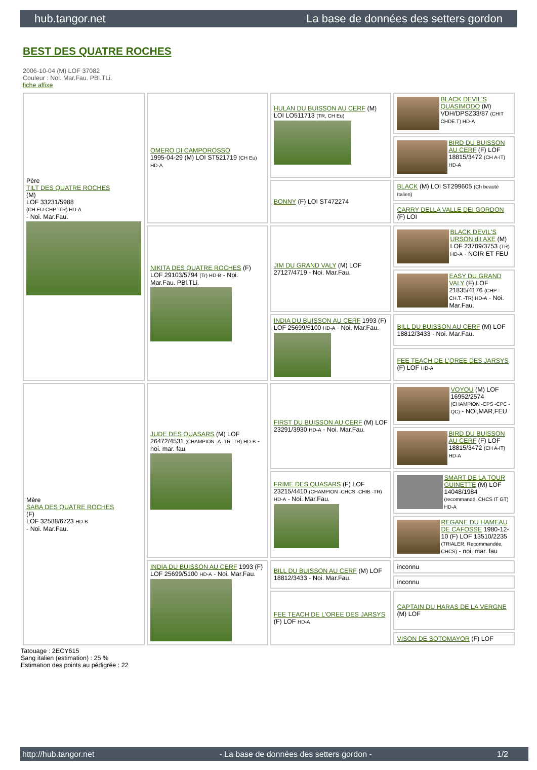hub.tangor.net La base de données des setters gordon
BEST DES QUATRE ROCHES
2006-10-04 (M) LOF 37082
Couleur : Noi. Mar.Fau. PBl.TLi.
fiche affixe
| Père TILT DES QUATRE ROCHES (M) LOF 33231/5988 (CH EU-CHP -TR) HD-A - Noi. Mar.Fau. | OMERO DI CAMPOROSSO 1995-04-29 (M) LOI ST521719 (CH Eu) HD-A | HULAN DU BUISSON AU CERF (M) LOI LO511713 (TR, CH Eu) | BLACK DEVIL'S QUASIMODO (M) VDH/DPSZ33/87 (CHIT CHDE.T) HD-A |
| | | | BIRD DU BUISSON AU CERF (F) LOF 18815/3472 (CH A-IT) HD-A |
| | | BONNY (F) LOI ST472274 | BLACK (M) LOI ST299605 (Ch beauté Italien) |
| | | | CARRY DELLA VALLE DEI GORDON (F) LOI |
| | NIKITA DES QUATRE ROCHES (F) LOF 29103/5794 (Tr) HD-B - Noi. Mar.Fau. PBl.TLi. | JIM DU GRAND VALY (M) LOF 27127/4719 - Noi. Mar.Fau. | BLACK DEVIL'S URSON dit AXE (M) LOF 23709/3753 (TR) HD-A - NOIR ET FEU |
| | | | EASY DU GRAND VALY (F) LOF 21835/4176 (CHP -CH.T. -TR) HD-A - Noi. Mar.Fau. |
| | | INDIA DU BUISSON AU CERF 1993 (F) LOF 25699/5100 HD-A - Noi. Mar.Fau. | BILL DU BUISSON AU CERF (M) LOF 18812/3433 - Noi. Mar.Fau. |
| | | | FEE TEACH DE L'OREE DES JARSYS (F) LOF HD-A |
| Mère SABA DES QUATRE ROCHES (F) LOF 32588/6723 HD-B - Noi. Mar.Fau. | JUDE DES QUASARS (M) LOF 26472/4531 (CHAMPION -A -TR -TR) HD-B - noi. mar. fau | FIRST DU BUISSON AU CERF (M) LOF 23291/3930 HD-A - Noi. Mar.Fau. | VOYOU (M) LOF 16952/2574 (CHAMPION -CPS -CPC -QC) - NOI,MAR,FEU |
| | | | BIRD DU BUISSON AU CERF (F) LOF 18815/3472 (CH A-IT) HD-A |
| | | FRIME DES QUASARS (F) LOF 23215/4410 (CHAMPION -CHCS -CHIB -TR) HD-A - Noi. Mar.Fau. | SMART DE LA TOUR GUINETTE (M) LOF 14048/1984 (recommandé, CHCS IT GT) HD-A |
| | | | REGANE DU HAMEAU DE CAFOSSE 1980-12-10 (F) LOF 13510/2235 (TRIALER, Recommandée, CHCS) - noi. mar. fau |
| | INDIA DU BUISSON AU CERF 1993 (F) LOF 25699/5100 HD-A - Noi. Mar.Fau. | BILL DU BUISSON AU CERF (M) LOF 18812/3433 - Noi. Mar.Fau. | inconnu |
| | | | inconnu |
| | | FEE TEACH DE L'OREE DES JARSYS (F) LOF HD-A | CAPTAIN DU HARAS DE LA VERGNE (M) LOF |
| | | | VISON DE SOTOMAYOR (F) LOF |
Tatouage : 2ECY615
Sang italien (estimation) : 25 %
Estimation des points au pédigrée : 22
http://hub.tangor.net - La base de données des setters gordon - 1/2